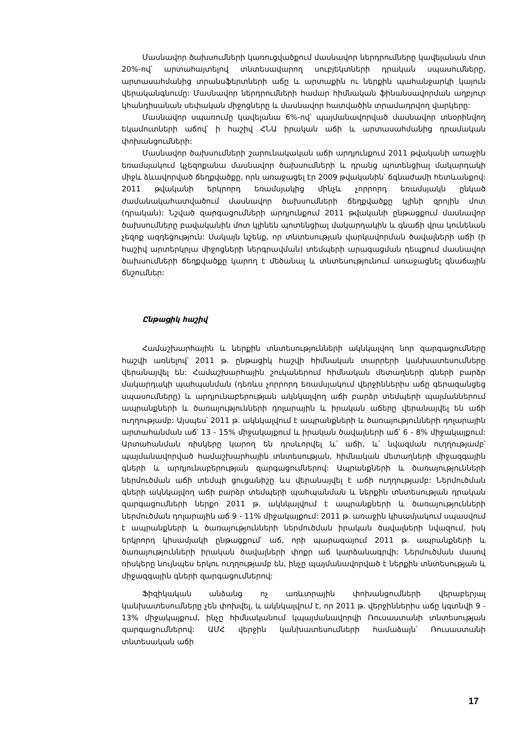Մասնավոր ծախսումների կառուցվածքում մասնավոր ներդրումները կավելանան մոտ 20%-ով՝ արտահայտելով տնտեսավարող սուբյեկտների դրական սպասումները, արտասահմանից տրանսֆերտների աճը և արտաքին ու ներքին պահանջարկի կայուն վերականգնումը: Մասնավոր ներդրումների համար հիմնական ֆինանսավորման աղբյուր կհանդիսանան սեփական միջոցները և մասնավոր հատվածին տրամադրվող վարկերը:
Մասնավոր սպառումը կավելանա 6%-ով՝ պայմանավորված մասնավոր տնօրինվող եկամուտների աճով՝ ի հաշիվ ՀՆԱ իրական աճի և արտասահմանից դրամական փոխանցումների:
Մասնավոր ծախսումների շարունակական աճի արդյունքում 2011 թվականի առաջին եռամսյակում կչեզոքանա մասնավոր ծախսումների և դրանց պոտենցիալ մակարդակի միջև ձևավորված ճեղքվածքը, որն առաջացել էր 2009 թվականին՝ ճգնաժամի հետևանքով: 2011 թվականի երկրորդ եռամսյակից մինչև չորրորդ եռամսյակն ընկած ժամանակահատվածում մասնավոր ծախսումների ճեղքվածքը կլինի զրոյին մոտ (դրական): Նշված զարգացումների արդյունքում 2011 թվականի ընթացքում մասնավոր ծախսումները բավականին մոտ կլինեն պոտենցիալ մակարդակին և գնաճի վրա կունենան չեզոք ազդեցություն: Սակայն նշենք, որ տնտեսության վարկավորման ծավալների աճի (ի հաշիվ արտերկրյա միջոցների ներգրավման) տեմպերի արագացման դեպքում մասնավոր ծախսումների ճեղքվածքը կարող է մեծանալ և տնտեսությունում առաջացնել գնաճային ճնշումներ:
Ընթացիկ հաշիվ
Համաշխարհային և ներքին տնտեսությունների ակնկալվող նոր զարգացումները հաշվի առնելով՝ 2011 թ. ընթացիկ հաշվի հիմնական տարրերի կանխատեսումները վերանայվել են: Համաշխարհային շուկաներում հիմնական մետաղների գների բարձր մակարդակի պահպանման (դեռևս չորրորդ եռամսյակում վերջիններիս աճը գերազանցեց սպասումները) և արդյունաբերության ակնկալվող աճի բարձր տեմպերի պայմաններում ապրանքների և ծառայությունների դոլարային և իրական աճերը վերանայվել են աճի ուղղությամբ: Այսպես՝ 2011 թ. ակնկալվում է ապրանքների և ծառայությունների դոլարային արտահանման աճ՝ 13 - 15% միջակայքում և իրական ծավալների աճ՝ 6 - 8% միջակայքում: Արտահանման ռիսկերը կարող են դրսևորվել և՛ աճի, և՛ նվազման ուղղությամբ՝ պայմանավորված համաշխարհային տնտեսության, հիմնական մետաղների միջազգային գների և արդյունաբերության զարգացումներով: Ապրանքների և ծառայությունների ներմուծման աճի տեմպի ցուցանիշը ևս վերանայվել է աճի ուղղությամբ: Ներմուծման գների ակնկալվող աճի բարձր տեմպերի պահպանման և ներքին տնտեսության դրական զարգացումների ներքո 2011 թ. ակնկալվում է ապրանքների և ծառայությունների ներմուծման դոլարային աճ 9 - 11% միջակայքում: 2011 թ. առաջին կիսամյակում սպասվում է ապրանքների և ծառայությունների ներմուծման իրական ծավալների նվազում, իսկ երկրորդ կիսամյակի ընթացքում՝ աճ, որի պարագայում 2011 թ. ապրանքների և ծառայությունների իրական ծավալների փոքր աճ կարձանագրվի: Ներմուծման մասով ռիսկերը նույնպես երկու ուղղությամբ են, ինչը պայմանավորված է ներքին տնտեսության և միջազգային գների զարգացումներով:
Ֆիզիկական անձանց ոչ առևտրային փոխանցումների վերաբերյալ կանխատեսումները չեն փոխվել, և ակնկալվում է, որ 2011 թ. վերջիններիս աճը կգտնվի 9 - 13% միջակայքում, ինչը հիմնականում կպայմանավորվի Ռուսաստանի տնտեսության զարգացումներով: ԱՄՀ վերջին կանխատեսումների համաձայն՝ Ռուսաստանի տնտեսական աճի
17